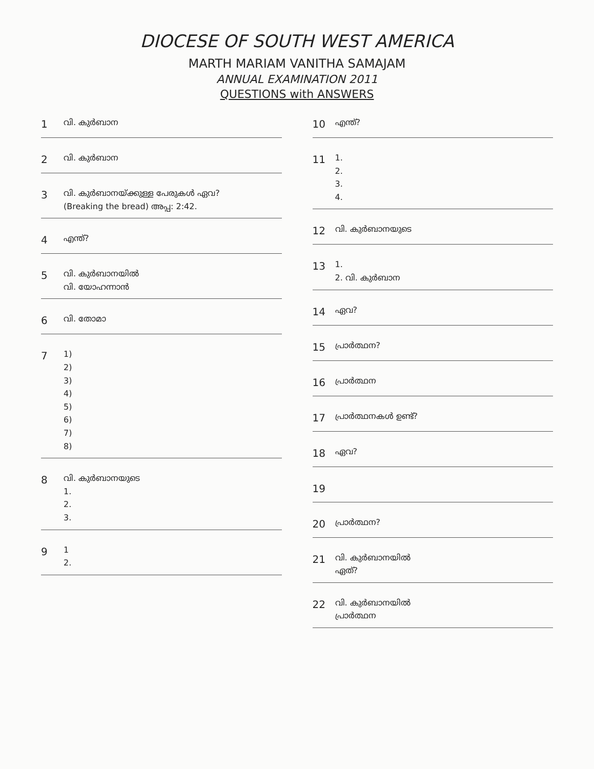DIOCESE OF SOUTH WEST AMERICA
MARTH MARIAM VANITHA SAMAJAM
ANNUAL EXAMINATION 2011
QUESTIONS with ANSWERS
1
വി. കുർബാന
2
വി. കുർബാന
3
വി. കുർബാനയ്ക്കുള്ള പേരുകൾ ഏവ?
(Breaking the bread) അപ്പ: 2:42.
4
എന്ത്?
5
വി. കുർബാനയിൽ
വി. യോഹന്നാൻ
6
വി. തോമാ
7
1)
2)
3)
4)
5)
6)
7)
8)
8
വി. കുർബാനയുടെ
1.
2.
3.
9
1
2.
10
എന്ത്?
11
1.
2.
3.
4.
12
വി. കുർബാനയുടെ
13
1.
2. വി. കുർബാന
14
ഏവ?
15
പ്രാർത്ഥന?
16
പ്രാർത്ഥന
17
പ്രാർത്ഥനകൾ ഉണ്ട്?
18
ഏവ?
19
20
പ്രാർത്ഥന?
21
വി. കുർബാനയിൽ
ഏത്?
22
വി. കുർബാനയിൽ
പ്രാർത്ഥന